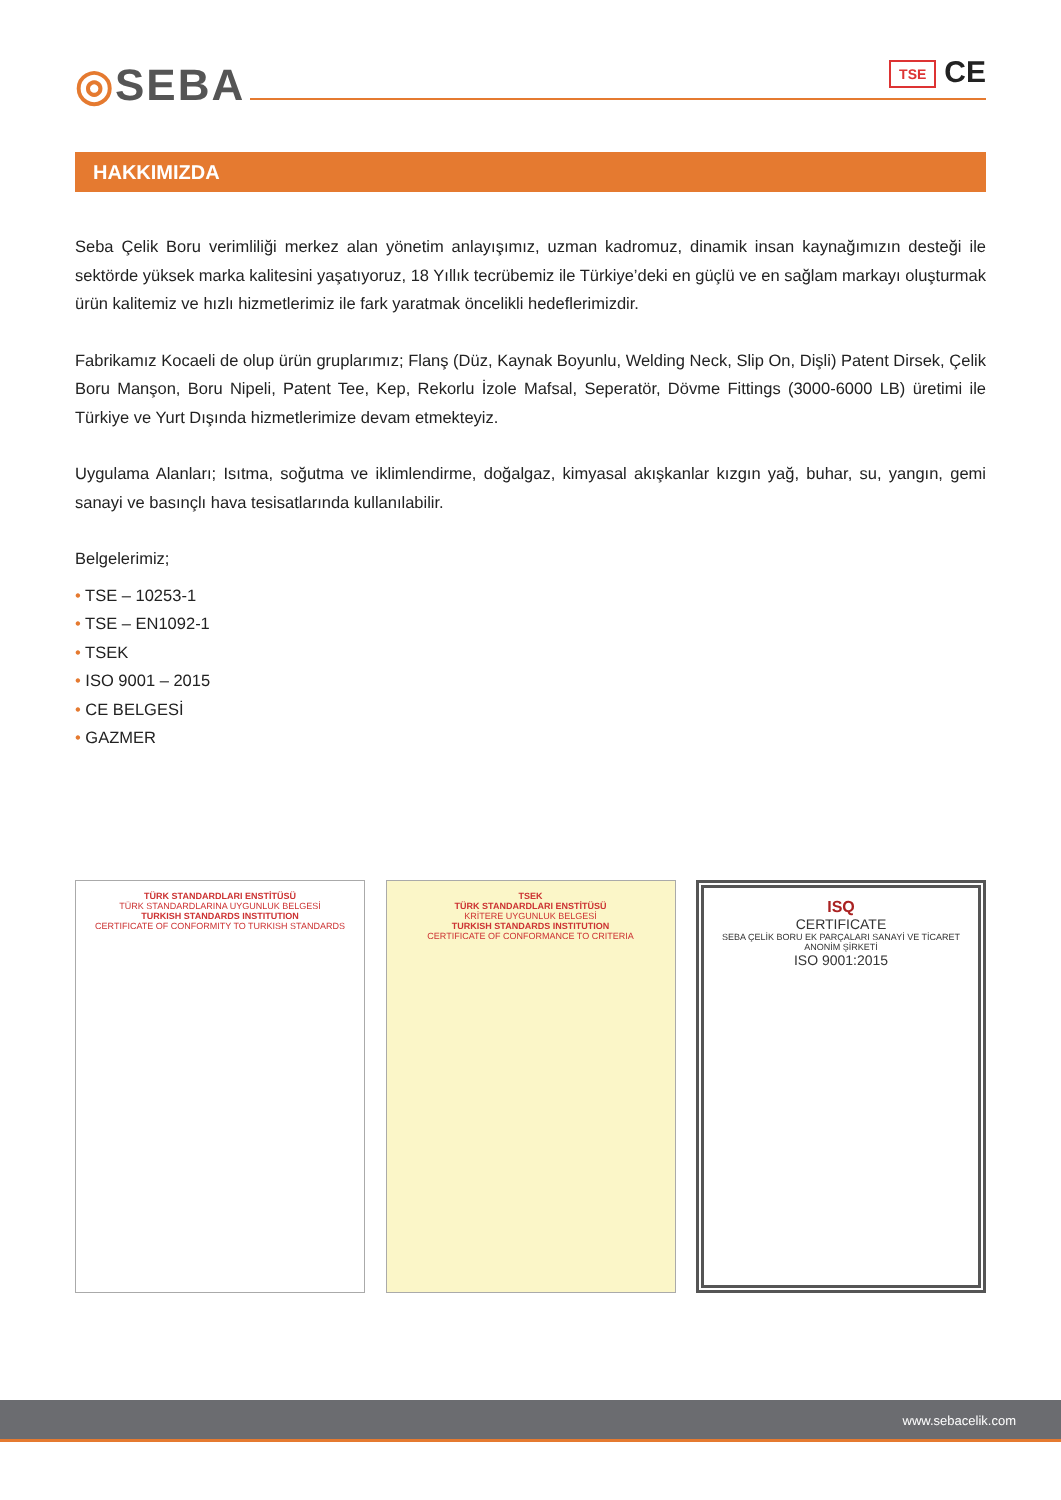◎SEBA TSE CE
HAKKIMIZDA
Seba Çelik Boru verimliliği merkez alan yönetim anlayışımız, uzman kadromuz, dinamik insan kaynağımızın desteği ile sektörde yüksek marka kalitesini yaşatıyoruz, 18 Yıllık tecrübemiz ile Türkiye’deki en güçlü ve en sağlam markayı oluşturmak ürün kalitemiz ve hızlı hizmetlerimiz ile fark yaratmak öncelikli hedeflerimizdir.
Fabrikamız Kocaeli de olup ürün gruplarımız; Flanş (Düz, Kaynak Boyunlu, Welding Neck, Slip On, Dişli) Patent Dirsek, Çelik Boru Manşon, Boru Nipeli, Patent Tee, Kep, Rekorlu İzole Mafsal, Seperatör, Dövme Fittings (3000-6000 LB) üretimi ile Türkiye ve Yurt Dışında hizmetlerimize devam etmekteyiz.
Uygulama Alanları; Isıtma, soğutma ve iklimlendirme, doğalgaz, kimyasal akışkanlar kızgın yağ, buhar, su, yangın, gemi sanayi ve basınçlı hava tesisatlarında kullanılabilir.
Belgelerimiz;
• TSE – 10253-1
• TSE – EN1092-1
• TSEK
• ISO 9001 – 2015
• CE BELGESİ
• GAZMER
TÜRK STANDARDLARI ENSTİTÜSÜ
TÜRK STANDARDLARINA UYGUNLUK BELGESİ
TURKISH STANDARDS INSTITUTION
CERTIFICATE OF CONFORMITY TO TURKISH STANDARDS
TSEK
TÜRK STANDARDLARI ENSTİTÜSÜ
KRİTERE UYGUNLUK BELGESİ
TURKISH STANDARDS INSTITUTION
CERTIFICATE OF CONFORMANCE TO CRITERIA
ISQ
CERTIFICATE
SEBA ÇELİK BORU EK PARÇALARI SANAYİ VE TİCARET ANONİM ŞİRKETİ
ISO 9001:2015
www.sebacelik.com